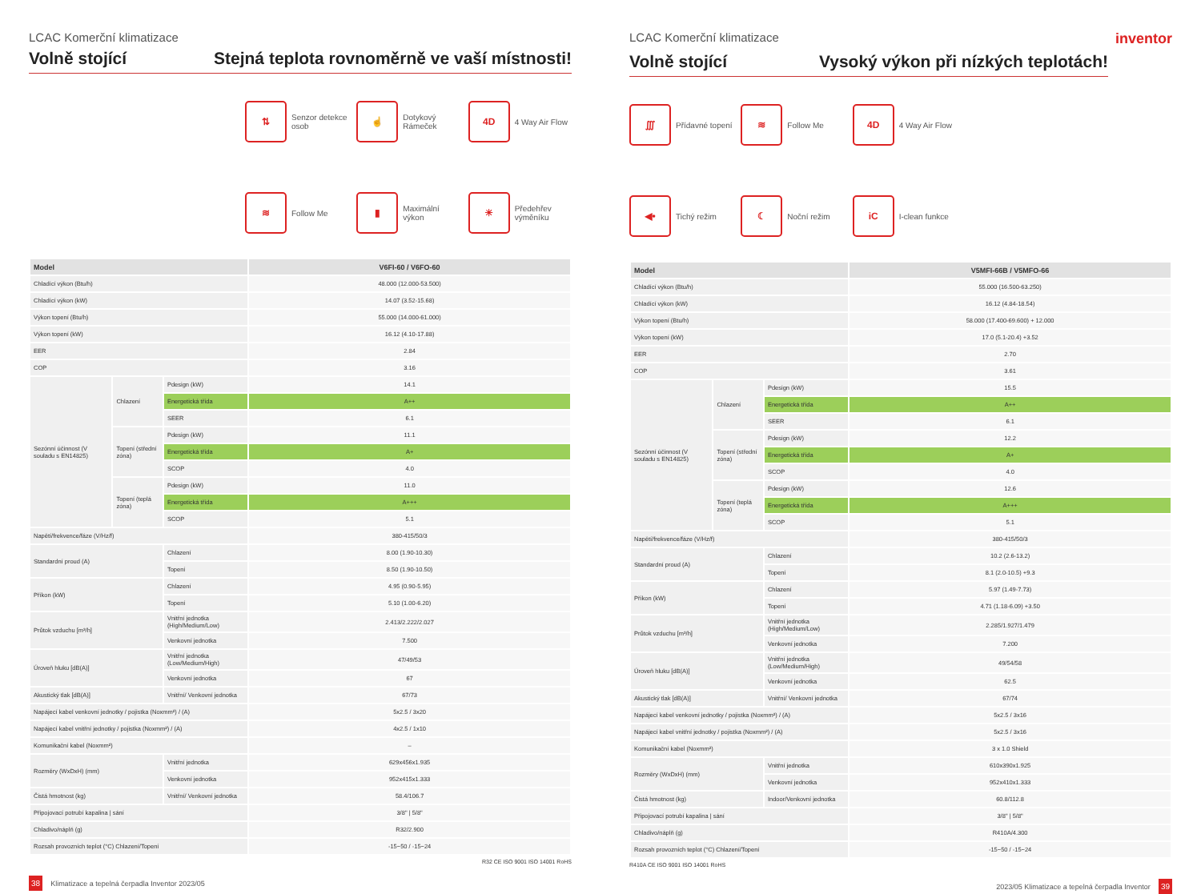LCAC Komerční klimatizace
Volně stojící Stejná teplota rovnoměrně ve vaší místnosti!
⇅ Senzor detekce osob
☝ Dotykový Rámeček
4D 4 Way Air Flow
≋ Follow Me
▮ Maximální výkon
☀ Předehřev výměníku
| Model | | | V6FI-60 / V6FO-60 |
| --- | --- | --- | --- |
| Chladící výkon (Btu/h) | | | 48.000 (12.000-53.500) |
| Chladící výkon (kW) | | | 14.07 (3.52-15.68) |
| Výkon topení (Btu/h) | | | 55.000 (14.000-61.000) |
| Výkon topení (kW) | | | 16.12 (4.10-17.88) |
| EER | | | 2.84 |
| COP | | | 3.16 |
| Sezónní účinnost (V souladu s EN14825) | Chlazení | Pdesign (kW) | 14.1 |
| | | Energetická třída | A++ |
| | | SEER | 6.1 |
| | Topení (střední zóna) | Pdesign (kW) | 11.1 |
| | | Energetická třída | A+ |
| | | SCOP | 4.0 |
| | Topení (teplá zóna) | Pdesign (kW) | 11.0 |
| | | Energetická třída | A+++ |
| | | SCOP | 5.1 |
| Napětí/frekvence/fáze (V/Hz/f) | | | 380-415/50/3 |
| Standardní proud (A) | | Chlazení | 8.00 (1.90-10.30) |
| | | Topení | 8.50 (1.90-10.50) |
| Příkon (kW) | | Chlazení | 4.95 (0.90-5.95) |
| | | Topení | 5.10 (1.00-6.20) |
| Průtok vzduchu [m³/h] | | Vnitřní jednotka (High/Medium/Low) | 2.413/2.222/2.027 |
| | | Venkovní jednotka | 7.500 |
| Úroveň hluku [dB(A)] | | Vnitřní jednotka (Low/Medium/High) | 47/49/53 |
| | | Venkovní jednotka | 67 |
| Akustický tlak [dB(A)] | | Vnitřní/ Venkovní jednotka | 67/73 |
| Napájecí kabel venkovní jednotky / pojistka (Noxmm²) / (A) | | | 5x2.5 / 3x20 |
| Napájecí kabel vnitřní jednotky / pojistka (Noxmm²) / (A) | | | 4x2.5 / 1x10 |
| Komunikační kabel (Noxmm²) | | | – |
| Rozměry (WxDxH) (mm) | | Vnitřní jednotka | 629x456x1.935 |
| | | Venkovní jednotka | 952x415x1.333 |
| Čistá hmotnost (kg) | | Vnitřní/ Venkovní jednotka | 58.4/106.7 |
| Připojovací potrubí kapalina / sání | | | 3/8" / 5/8" |
| Chladivo/náplň (g) | | | R32/2.900 |
| Rozsah provozních teplot (°C) Chlazení/Topení | | | -15~50 / -15~24 |
R32 CE ISO 9001 ISO 14001 RoHS
38 Klimatizace a tepelná čerpadla Inventor 2023/05
LCAC Komerční klimatizace inventor
Volně stojící Vysoký výkon při nízkých teplotách!
∭ Přídavné topení
≋ Follow Me
4D 4 Way Air Flow
◀• Tichý režim
☾ Noční režim
iC I-clean funkce
| Model | | | V5MFI-66B / V5MFO-66 |
| --- | --- | --- | --- |
| Chladící výkon (Btu/h) | | | 55.000 (16.500-63.250) |
| Chladící výkon (kW) | | | 16.12 (4.84-18.54) |
| Výkon topení (Btu/h) | | | 58.000 (17.400-69.600) + 12.000 |
| Výkon topení (kW) | | | 17.0 (5.1-20.4) +3.52 |
| EER | | | 2.70 |
| COP | | | 3.61 |
| Sezónní účinnost (V souladu s EN14825) | Chlazení | Pdesign (kW) | 15.5 |
| | | Energetická třída | A++ |
| | | SEER | 6.1 |
| | Topení (střední zóna) | Pdesign (kW) | 12.2 |
| | | Energetická třída | A+ |
| | | SCOP | 4.0 |
| | Topení (teplá zóna) | Pdesign (kW) | 12.6 |
| | | Energetická třída | A+++ |
| | | SCOP | 5.1 |
| Napětí/frekvence/fáze (V/Hz/f) | | | 380-415/50/3 |
| Standardní proud (A) | | Chlazení | 10.2 (2.6-13.2) |
| | | Topení | 8.1 (2.0-10.5) +9.3 |
| Příkon (kW) | | Chlazení | 5.97 (1.49-7.73) |
| | | Topení | 4.71 (1.18-6.09) +3.50 |
| Průtok vzduchu [m³/h] | | Vnitřní jednotka (High/Medium/Low) | 2.285/1.927/1.479 |
| | | Venkovní jednotka | 7.200 |
| Úroveň hluku [dB(A)] | | Vnitřní jednotka (Low/Medium/High) | 49/54/58 |
| | | Venkovní jednotka | 62.5 |
| Akustický tlak [dB(A)] | | Vnitřní/ Venkovní jednotka | 67/74 |
| Napájecí kabel venkovní jednotky / pojistka (Noxmm²) / (A) | | | 5x2.5 / 3x16 |
| Napájecí kabel vnitřní jednotky / pojistka (Noxmm²) / (A) | | | 5x2.5 / 3x16 |
| Komunikační kabel (Noxmm²) | | | 3 x 1.0 Shield |
| Rozměry (WxDxH) (mm) | | Vnitřní jednotka | 610x390x1.925 |
| | | Venkovní jednotka | 952x410x1.333 |
| Čistá hmotnost (kg) | | Indoor/Venkovní jednotka | 60.8/112.8 |
| Připojovací potrubí kapalina / sání | | | 3/8" / 5/8" |
| Chladivo/náplň (g) | | | R410A/4.300 |
| Rozsah provozních teplot (°C) Chlazení/Topení | | | -15~50 / -15~24 |
R410A CE ISO 9001 ISO 14001 RoHS
2023/05 Klimatizace a tepelná čerpadla Inventor 39